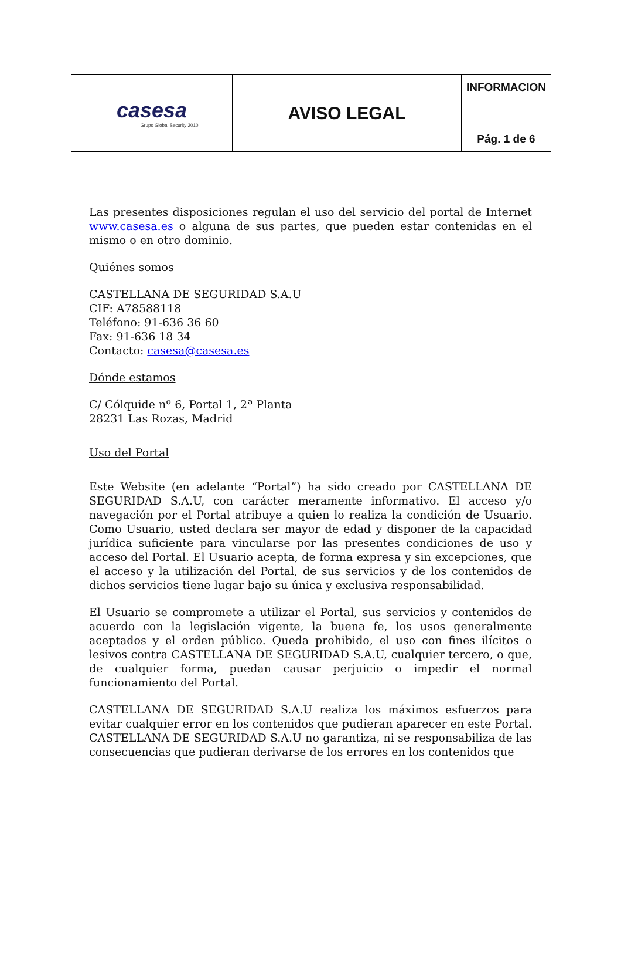| casesa Grupo Global Security 2010 | AVISO LEGAL | INFORMACION |
| | | Pág. 1 de 6 |
Las presentes disposiciones regulan el uso del servicio del portal de Internet www.casesa.es o alguna de sus partes, que pueden estar contenidas en el mismo o en otro dominio.
Quiénes somos
CASTELLANA DE SEGURIDAD S.A.U
CIF: A78588118
Teléfono: 91-636 36 60
Fax: 91-636 18 34
Contacto: casesa@casesa.es
Dónde estamos
C/ Cólquide nº 6, Portal 1, 2ª Planta
28231 Las Rozas, Madrid
Uso del Portal
Este Website (en adelante “Portal”) ha sido creado por CASTELLANA DE SEGURIDAD S.A.U, con carácter meramente informativo. El acceso y/o navegación por el Portal atribuye a quien lo realiza la condición de Usuario. Como Usuario, usted declara ser mayor de edad y disponer de la capacidad jurídica suficiente para vincularse por las presentes condiciones de uso y acceso del Portal. El Usuario acepta, de forma expresa y sin excepciones, que el acceso y la utilización del Portal, de sus servicios y de los contenidos de dichos servicios tiene lugar bajo su única y exclusiva responsabilidad.
El Usuario se compromete a utilizar el Portal, sus servicios y contenidos de acuerdo con la legislación vigente, la buena fe, los usos generalmente aceptados y el orden público. Queda prohibido, el uso con fines ilícitos o lesivos contra CASTELLANA DE SEGURIDAD S.A.U, cualquier tercero, o que, de cualquier forma, puedan causar perjuicio o impedir el normal funcionamiento del Portal.
CASTELLANA DE SEGURIDAD S.A.U realiza los máximos esfuerzos para evitar cualquier error en los contenidos que pudieran aparecer en este Portal. CASTELLANA DE SEGURIDAD S.A.U no garantiza, ni se responsabiliza de las consecuencias que pudieran derivarse de los errores en los contenidos que